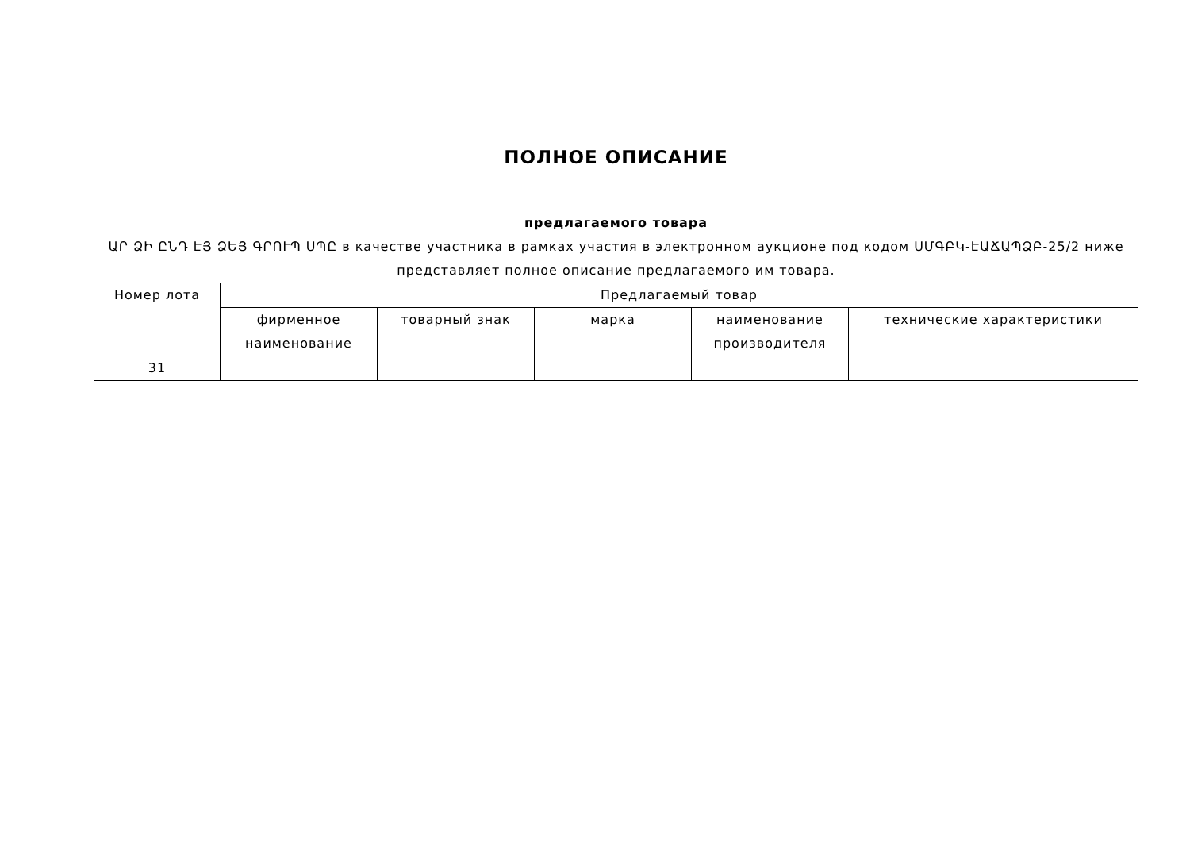ПОЛНОЕ ОПИСАНИЕ
предлагаемого товара
ԱՐ ՁԻ ԸՆԴ ԷՅ ՁԵՅ ԳՐՈՒՊ ՍՊԸ в качестве участника в рамках участия в электронном аукционе под кодом ՍՄԳԲԿ-ԷԱՃԱՊՁԲ-25/2 ниже представляет полное описание предлагаемого им товара.
| Номер лота | Предлагаемый товар | | | | |
| --- | --- | --- | --- | --- | --- |
| | фирменное наименование | товарный знак | марка | наименование производителя | технические характеристики |
| 31 | | | | | |